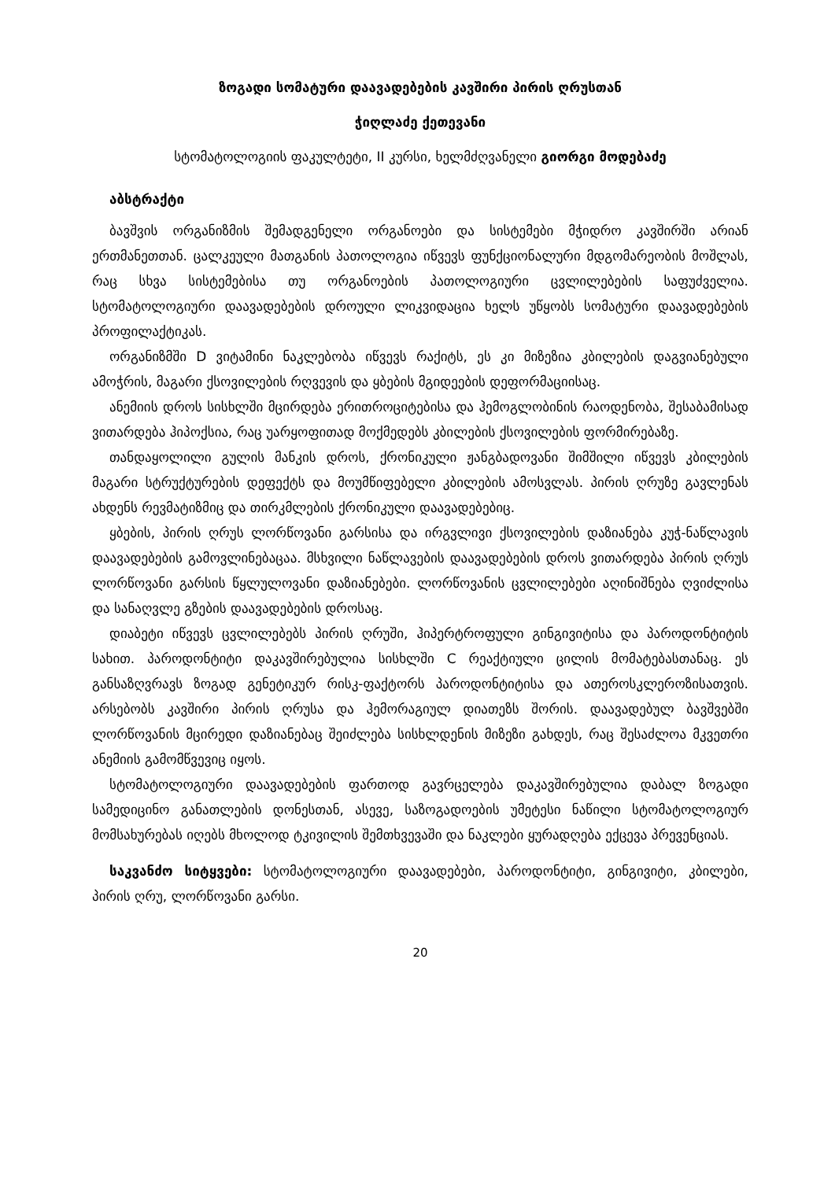ზოგადი სომატური დაავადებების კავშირი პირის ღრუსთან
ჭიღლაძე ქეთევანი
სტომატოლოგიის ფაკულტეტი, II კურსი, ხელმძღვანელი გიორგი მოდებაძე
აბსტრაქტი
ბავშვის ორგანიზმის შემადგენელი ორგანოები და სისტემები მჭიდრო კავშირში არიან ერთმანეთთან. ცალკეული მათგანის პათოლოგია იწვევს ფუნქციონალური მდგომარეობის მოშლას, რაც სხვა სისტემებისა თუ ორგანოების პათოლოგიური ცვლილებების საფუძველია. სტომატოლოგიური დაავადებების დროული ლიკვიდაცია ხელს უწყობს სომატური დაავადებების პროფილაქტიკას.
ორგანიზმში D ვიტამინი ნაკლებობა იწვევს რაქიტს, ეს კი მიზეზია კბილების დაგვიანებული ამოჭრის, მაგარი ქსოვილების რღვევის და ყბების მგიდეების დეფორმაციისაც.
ანემიის დროს სისხლში მცირდება ერითროციტებისა და ჰემოგლობინის რაოდენობა, შესაბამისად ვითარდება ჰიპოქსია, რაც უარყოფითად მოქმედებს კბილების ქსოვილების ფორმირებაზე.
თანდაყოლილი გულის მანკის დროს, ქრონიკული ჟანგბადოვანი შიმშილი იწვევს კბილების მაგარი სტრუქტურების დეფექტს და მოუმწიფებელი კბილების ამოსვლას. პირის ღრუზე გავლენას ახდენს რევმატიზმიც და თირკმლების ქრონიკული დაავადებებიც.
ყბების, პირის ღრუს ლორწოვანი გარსისა და ირგვლივი ქსოვილების დაზიანება კუჭ-ნაწლავის დაავადებების გამოვლინებაცაა. მსხვილი ნაწლავების დაავადებების დროს ვითარდება პირის ღრუს ლორწოვანი გარსის წყლულოვანი დაზიანებები. ლორწოვანის ცვლილებები აღინიშნება ღვიძლისა და სანაღვლე გზების დაავადებების დროსაც.
დიაბეტი იწვევს ცვლილებებს პირის ღრუში, ჰიპერტროფული გინგივიტისა და პაროდონტიტის სახით. პაროდონტიტი დაკავშირებულია სისხლში C რეაქტიული ცილის მომატებასთანაც. ეს განსაზღვრავს ზოგად გენეტიკურ რისკ-ფაქტორს პაროდონტიტისა და ათეროსკლეროზისათვის. არსებობს კავშირი პირის ღრუსა და ჰემორაგიულ დიათეზს შორის. დაავადებულ ბავშვებში ლორწოვანის მცირედი დაზიანებაც შეიძლება სისხლდენის მიზეზი გახდეს, რაც შესაძლოა მკვეთრი ანემიის გამომწვევიც იყოს.
სტომატოლოგიური დაავადებების ფართოდ გავრცელება დაკავშირებულია დაბალ ზოგადი სამედიცინო განათლების დონესთან, ასევე, საზოგადოების უმეტესი ნაწილი სტომატოლოგიურ მომსახურებას იღებს მხოლოდ ტკივილის შემთხვევაში და ნაკლები ყურადღება ექცევა პრევენციას.
საკვანძო სიტყვები: სტომატოლოგიური დაავადებები, პაროდონტიტი, გინგივიტი, კბილები, პირის ღრუ, ლორწოვანი გარსი.
20